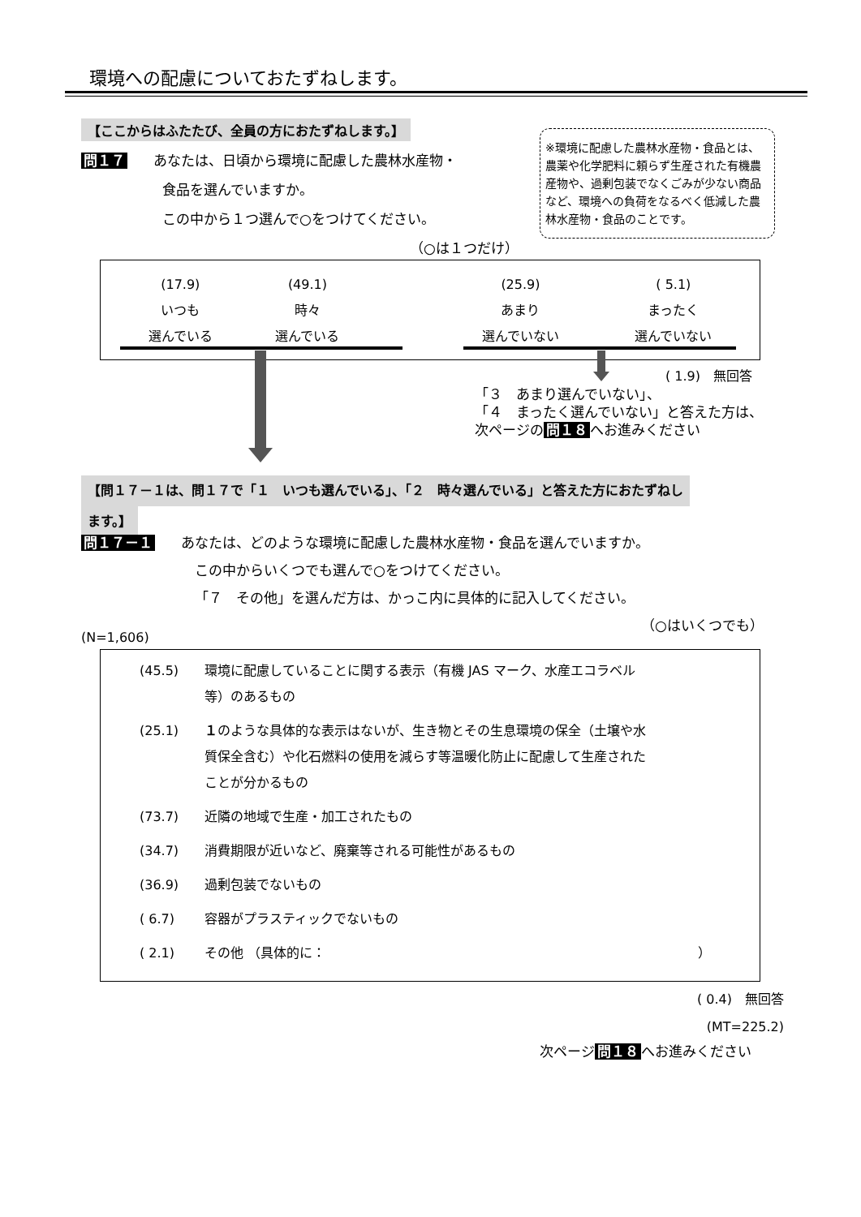環境への配慮についておたずねします。
【ここからはふたたび、全員の方におたずねします。】
問１７ あなたは、日頃から環境に配慮した農林水産物・
食品を選んでいますか。
この中から１つ選んで○をつけてください。
（○は１つだけ）
※環境に配慮した農林水産物・食品とは、農薬や化学肥料に頼らず生産された有機農産物や、過剰包装でなくごみが少ない商品など、環境への負荷をなるべく低減した農林水産物・食品のことです。
| (17.9) いつも 選んでいる | (49.1) 時々 選んでいる | | (25.9) あまり 選んでいない | ( 5.1) まったく 選んでいない |
( 1.9)　無回答
「３　あまり選んでいない」、
「４　まったく選んでいない」と答えた方は、
次ページの 問１８ へお進みください
【問１７－１は、問１７で「１　いつも選んでいる」、「２　時々選んでいる」と答えた方におたずねし
ます。】
問１７－１ あなたは、どのような環境に配慮した農林水産物・食品を選んでいますか。
この中からいくつでも選んで○をつけてください。
「７　その他」を選んだ方は、かっこ内に具体的に記入してください。
（○はいくつでも）
(N=1,606)
(45.5) 環境に配慮していることに関する表示（有機 JAS マーク、水産エコラベル
等）のあるもの
(25.1) １のような具体的な表示はないが、生き物とその生息環境の保全（土壌や水
質保全含む）や化石燃料の使用を減らす等温暖化防止に配慮して生産された
ことが分かるもの
(73.7) 近隣の地域で生産・加工されたもの
(34.7) 消費期限が近いなど、廃棄等される可能性があるもの
(36.9) 過剰包装でないもの
( 6.7) 容器がプラスティックでないもの
( 2.1) その他 （具体的に： ）
( 0.4)　無回答
(MT=225.2)
次ページ 問１８ へお進みください